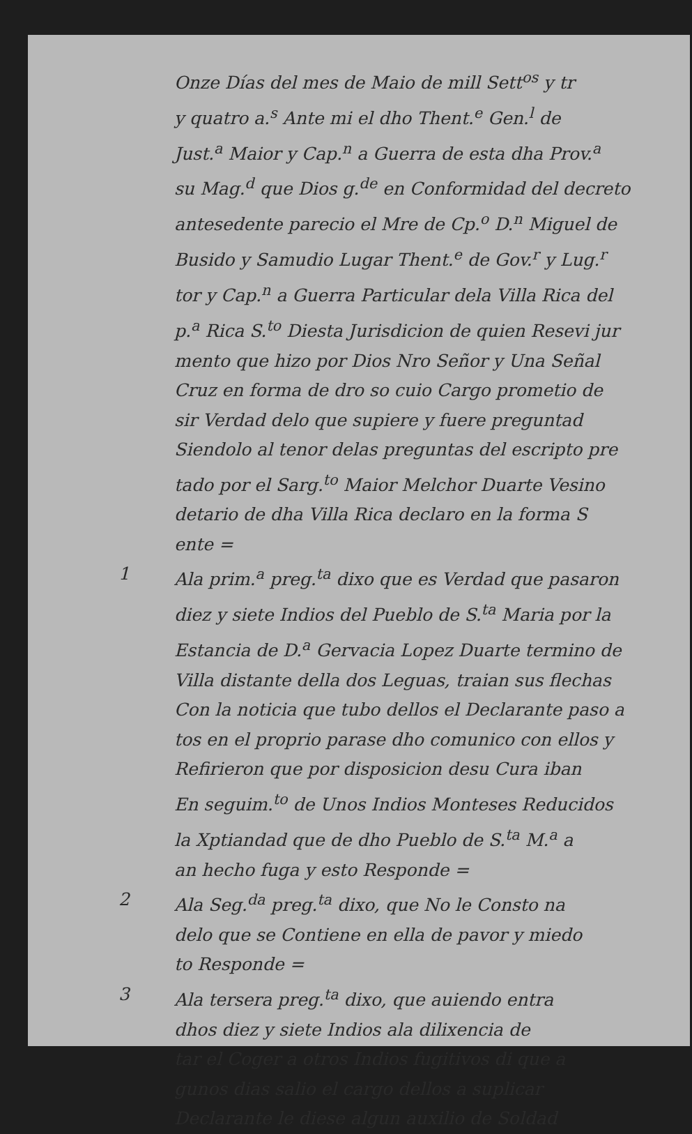Onze Días del mes de Maio de mill Sett<sup>os</sup> y tr
y quatro a.<sup>s</sup> Ante mi el dho Thent.<sup>e</sup> Gen.<sup>l</sup> de
Just.<sup>a</sup> Maior y Cap.<sup>n</sup> a Guerra de esta dha Prov.<sup>a</sup>
su Mag.<sup>d</sup> que Dios g.<sup>de</sup> en Conformidad del decreto
antesedente parecio el Mre de Cp.<sup>o</sup> D.<sup>n</sup> Miguel de
Busido y Samudio Lugar Thent.<sup>e</sup> de Gov.<sup>r</sup> y Lug.<sup>r</sup>
tor y Cap.<sup>n</sup> a Guerra Particular dela Villa Rica del
p.<sup>a</sup> Rica S.<sup>to</sup> Diesta Jurisdicion de quien Resevi jur
mento que hizo por Dios Nro Señor y Una Señal
Cruz en forma de dro so cuio Cargo prometio de
sir Verdad delo que supiere y fuere preguntad
Siendolo al tenor delas preguntas del escripto pre
tado por el Sarg.<sup>to</sup> Maior Melchor Duarte Vesino
detario de dha Villa Rica declaro en la forma S
ente =
1 Ala prim.<sup>a</sup> preg.<sup>ta</sup> dixo que es Verdad que pasaron
diez y siete Indios del Pueblo de S.<sup>ta</sup> Maria por la
Estancia de D.<sup>a</sup> Gervacia Lopez Duarte termino de
Villa distante della dos Leguas, traian sus flechas
Con la noticia que tubo dellos el Declarante paso a
tos en el proprio parase dho comunico con ellos y
Refirieron que por disposicion desu Cura iban
En seguim.<sup>to</sup> de Unos Indios Monteses Reducidos
la Xptiandad que de dho Pueblo de S.<sup>ta</sup> M.<sup>a</sup> a
an hecho fuga y esto Responde =
2 Ala Seg.<sup>da</sup> preg.<sup>ta</sup> dixo, que No le Consto na
delo que se Contiene en ella de pavor y miedo
to Responde =
3 Ala tersera preg.<sup>ta</sup> dixo, que auiendo entra
dhos diez y siete Indios ala dilixencia de
tar el Coger a otros Indios fugitivos di que a
gunos dias salio el cargo dellos a suplicar
Declarante le diese algun auxilio de Soldad